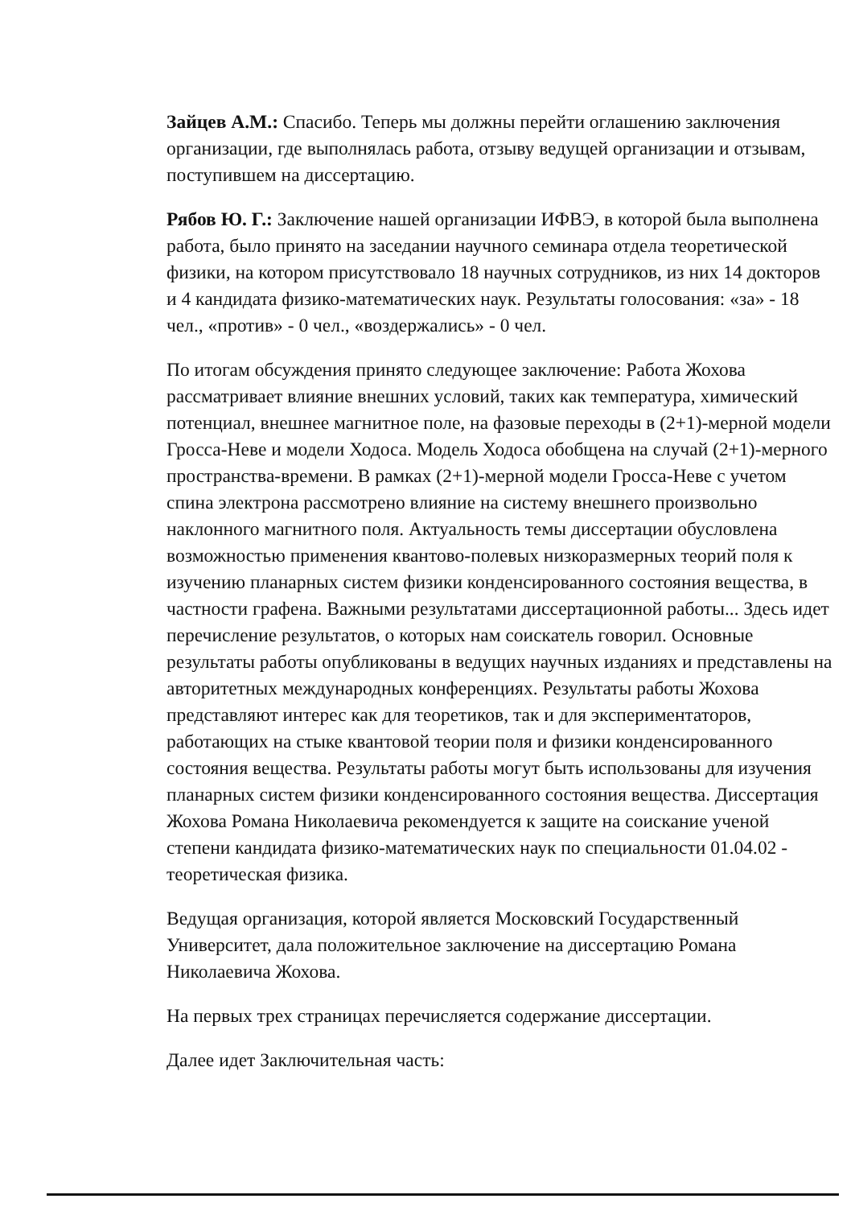Зайцев А.М.: Спасибо. Теперь мы должны перейти оглашению заключения организации, где выполнялась работа, отзыву ведущей организации и отзывам, поступившем на диссертацию.
Рябов Ю. Г.: Заключение нашей организации ИФВЭ, в которой была выполнена работа, было принято на заседании научного семинара отдела теоретической физики, на котором присутствовало 18 научных сотрудников, из них 14 докторов и 4 кандидата физико-математических наук. Результаты голосования: «за» - 18 чел., «против» - 0 чел., «воздержались» - 0 чел.
По итогам обсуждения принято следующее заключение: Работа Жохова рассматривает влияние внешних условий, таких как температура, химический потенциал, внешнее магнитное поле, на фазовые переходы в (2+1)-мерной модели Гросса-Неве и модели Ходоса. Модель Ходоса обобщена на случай (2+1)-мерного пространства-времени. В рамках (2+1)-мерной модели Гросса-Неве с учетом спина электрона рассмотрено влияние на систему внешнего произвольно наклонного магнитного поля. Актуальность темы диссертации обусловлена возможностью применения квантово-полевых низкоразмерных теорий поля к изучению планарных систем физики конденсированного состояния вещества, в частности графена. Важными результатами диссертационной работы... Здесь идет перечисление результатов, о которых нам соискатель говорил. Основные результаты работы опубликованы в ведущих научных изданиях и представлены на авторитетных международных конференциях. Результаты работы Жохова представляют интерес как для теоретиков, так и для экспериментаторов, работающих на стыке квантовой теории поля и физики конденсированного состояния вещества. Результаты работы могут быть использованы для изучения планарных систем физики конденсированного состояния вещества. Диссертация Жохова Романа Николаевича рекомендуется к защите на соискание ученой степени кандидата физико-математических наук по специальности 01.04.02 - теоретическая физика.
Ведущая организация, которой является Московский Государственный Университет, дала положительное заключение на диссертацию Романа Николаевича Жохова.
На первых трех страницах перечисляется содержание диссертации.
Далее идет Заключительная часть: